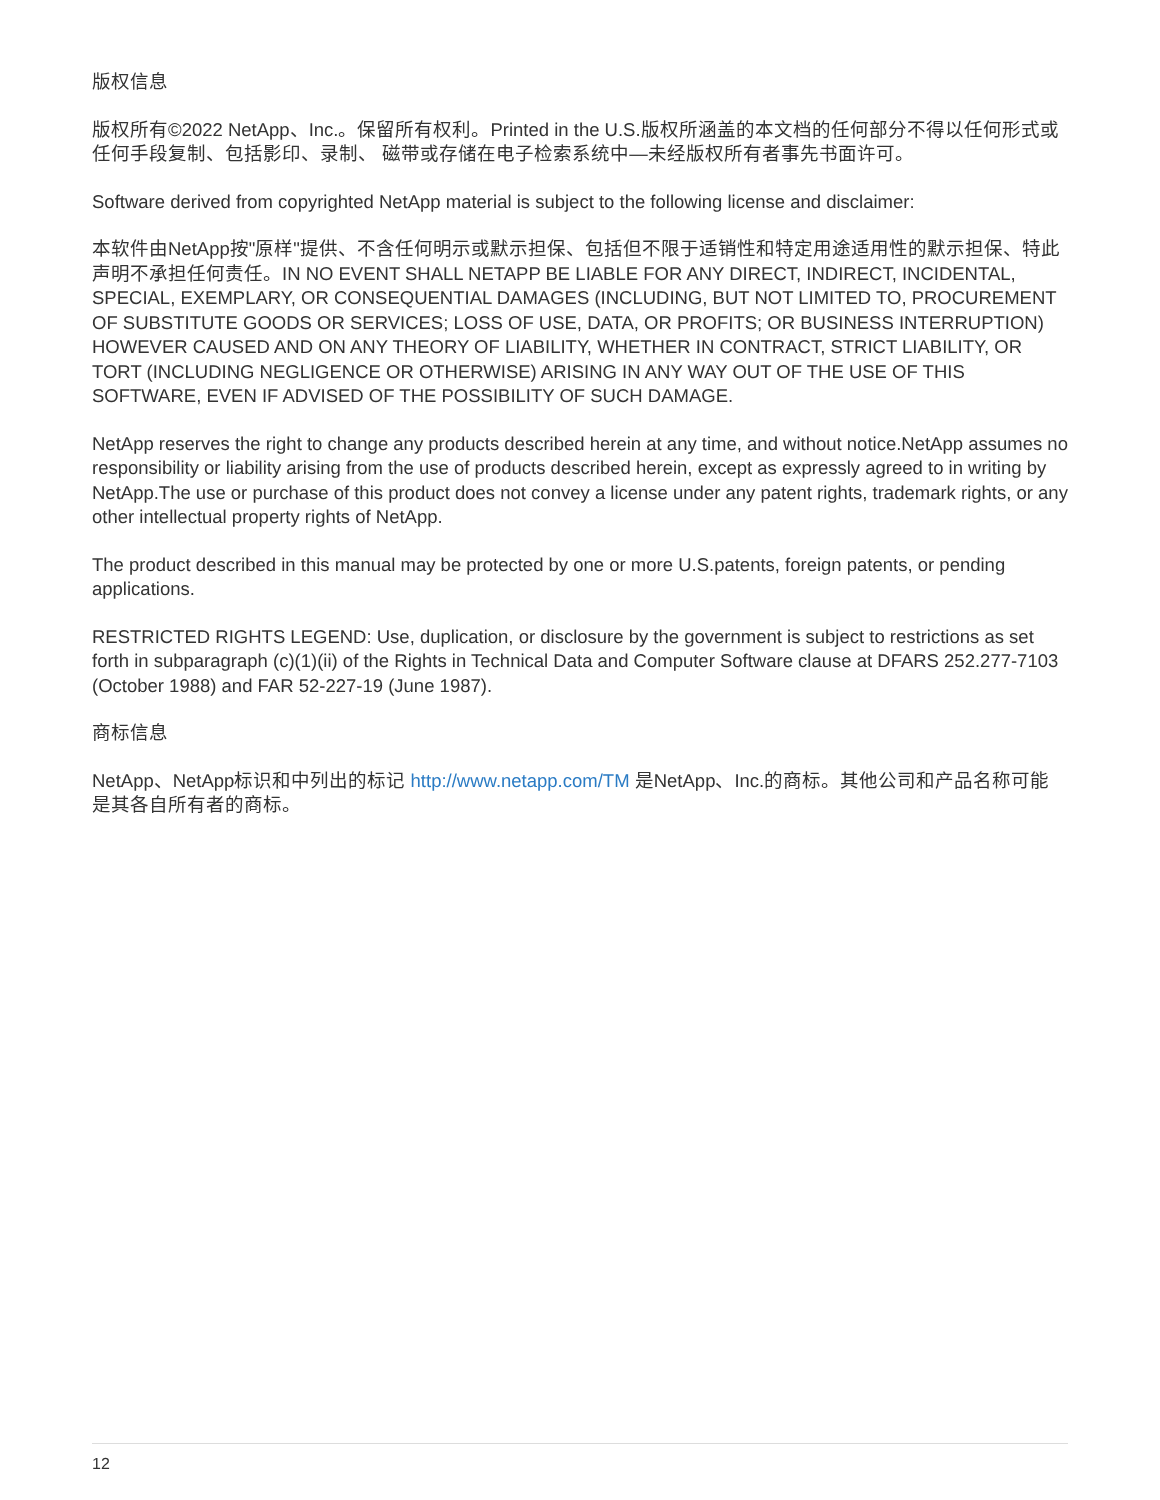版权信息
版权所有©2022 NetApp、Inc.。保留所有权利。Printed in the U.S.版权所涵盖的本文档的任何部分不得以任何形式或任何手段复制、包括影印、录制、 磁带或存储在电子检索系统中—未经版权所有者事先书面许可。
Software derived from copyrighted NetApp material is subject to the following license and disclaimer:
本软件由NetApp按"原样"提供、不含任何明示或默示担保、包括但不限于适销性和特定用途适用性的默示担保、特此声明不承担任何责任。IN NO EVENT SHALL NETAPP BE LIABLE FOR ANY DIRECT, INDIRECT, INCIDENTAL, SPECIAL, EXEMPLARY, OR CONSEQUENTIAL DAMAGES (INCLUDING, BUT NOT LIMITED TO, PROCUREMENT OF SUBSTITUTE GOODS OR SERVICES; LOSS OF USE, DATA, OR PROFITS; OR BUSINESS INTERRUPTION) HOWEVER CAUSED AND ON ANY THEORY OF LIABILITY, WHETHER IN CONTRACT, STRICT LIABILITY, OR TORT (INCLUDING NEGLIGENCE OR OTHERWISE) ARISING IN ANY WAY OUT OF THE USE OF THIS SOFTWARE, EVEN IF ADVISED OF THE POSSIBILITY OF SUCH DAMAGE.
NetApp reserves the right to change any products described herein at any time, and without notice.NetApp assumes no responsibility or liability arising from the use of products described herein, except as expressly agreed to in writing by NetApp.The use or purchase of this product does not convey a license under any patent rights, trademark rights, or any other intellectual property rights of NetApp.
The product described in this manual may be protected by one or more U.S.patents, foreign patents, or pending applications.
RESTRICTED RIGHTS LEGEND: Use, duplication, or disclosure by the government is subject to restrictions as set forth in subparagraph (c)(1)(ii) of the Rights in Technical Data and Computer Software clause at DFARS 252.277-7103 (October 1988) and FAR 52-227-19 (June 1987).
商标信息
NetApp、NetApp标识和中列出的标记 http://www.netapp.com/TM 是NetApp、Inc.的商标。其他公司和产品名称可能是其各自所有者的商标。
12